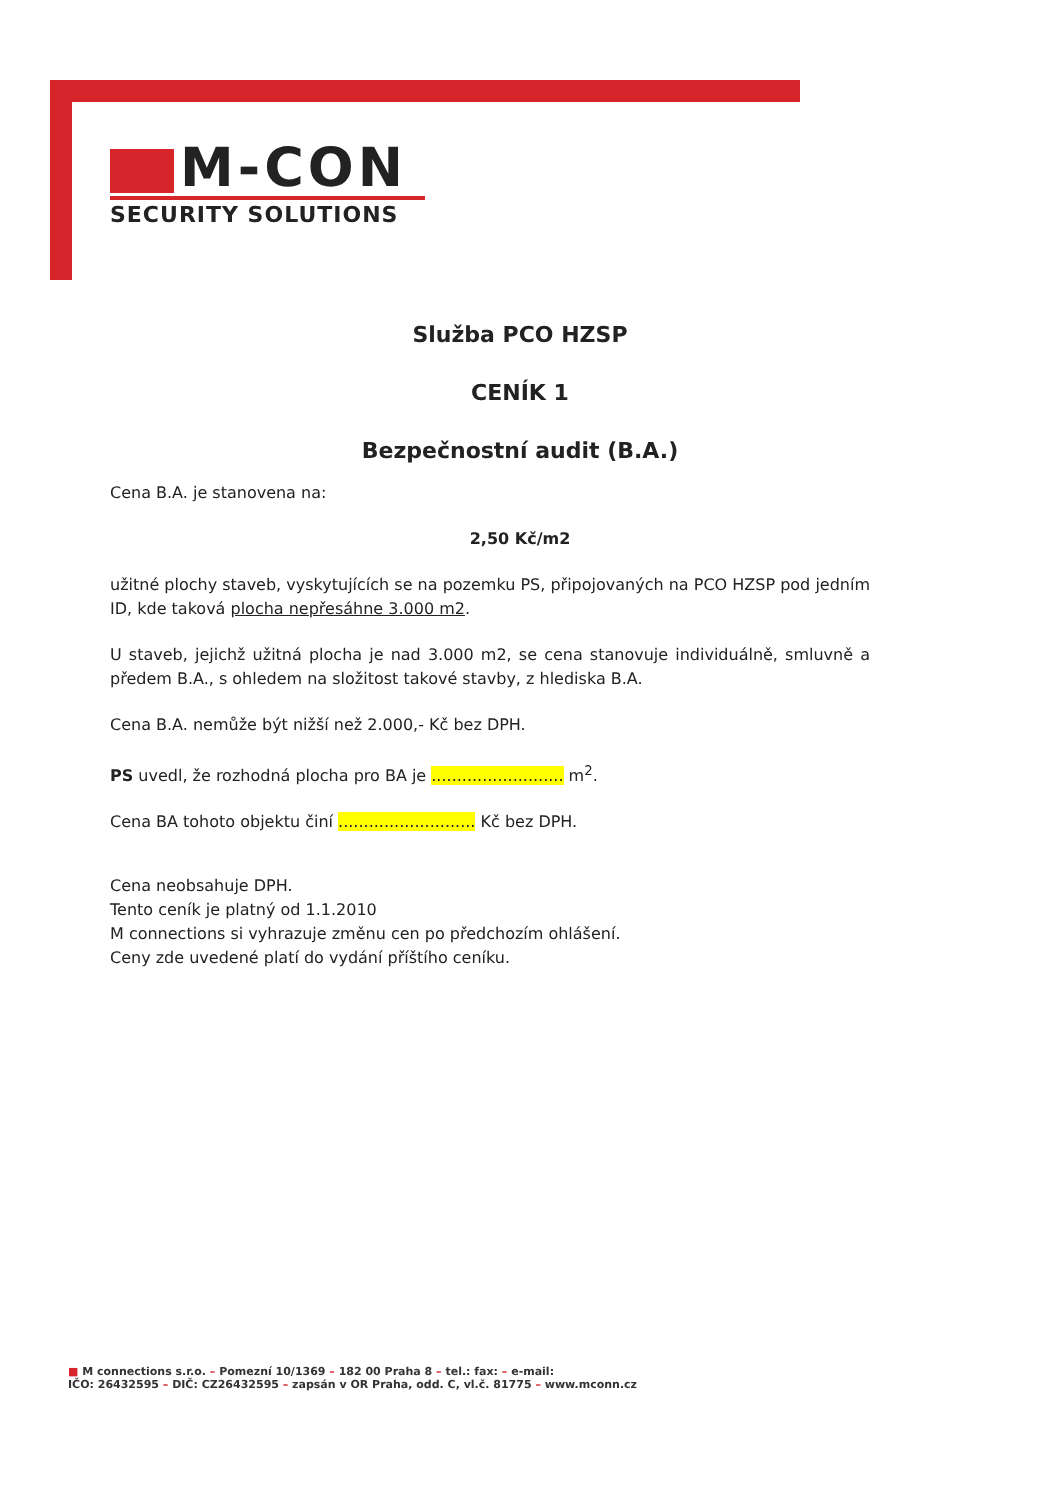M-CON
SECURITY SOLUTIONS
Služba PCO HZSP
CENÍK 1
Bezpečnostní audit (B.A.)
Cena B.A. je stanovena na:
2,50 Kč/m2
užitné plochy staveb, vyskytujících se na pozemku PS, připojovaných na PCO HZSP pod jedním ID, kde taková plocha nepřesáhne 3.000 m2.
U staveb, jejichž užitná plocha je nad 3.000 m2, se cena stanovuje individuálně, smluvně a předem B.A., s ohledem na složitost takové stavby, z hlediska B.A.
Cena B.A. nemůže být nižší než 2.000,- Kč bez DPH.
PS uvedl, že rozhodná plocha pro BA je .......................... m<sup>2</sup>.
Cena BA tohoto objektu činí ........................... Kč bez DPH.
Cena neobsahuje DPH.
Tento ceník je platný od 1.1.2010
M connections si vyhrazuje změnu cen po předchozím ohlášení.
Ceny zde uvedené platí do vydání příštího ceníku.
■ M connections s.r.o. – Pomezní 10/1369 – 182 00 Praha 8 – tel.: fax: – e-mail:
IČO: 26432595 – DIČ: CZ26432595 – zapsán v OR Praha, odd. C, vl.č. 81775 – www.mconn.cz